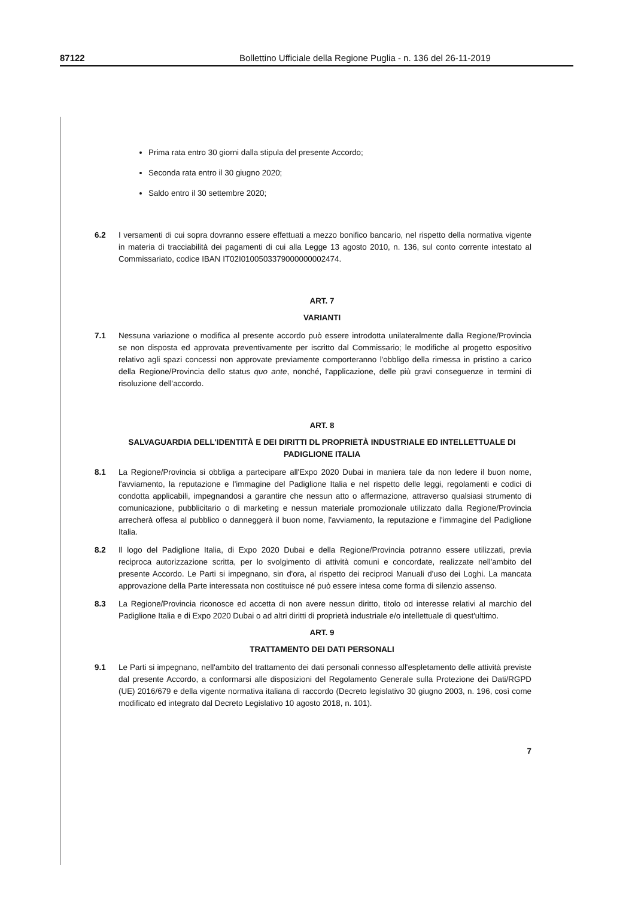87122 Bollettino Ufficiale della Regione Puglia - n. 136 del 26-11-2019
Prima rata entro 30 giorni dalla stipula del presente Accordo;
Seconda rata entro il 30 giugno 2020;
Saldo entro il 30 settembre 2020;
6.2 I versamenti di cui sopra dovranno essere effettuati a mezzo bonifico bancario, nel rispetto della normativa vigente in materia di tracciabilità dei pagamenti di cui alla Legge 13 agosto 2010, n. 136, sul conto corrente intestato al Commissariato, codice IBAN IT02I0100503379000000002474.
ART. 7
VARIANTI
7.1 Nessuna variazione o modifica al presente accordo può essere introdotta unilateralmente dalla Regione/Provincia se non disposta ed approvata preventivamente per iscritto dal Commissario; le modifiche al progetto espositivo relativo agli spazi concessi non approvate previamente comporteranno l'obbligo della rimessa in pristino a carico della Regione/Provincia dello status quo ante, nonché, l'applicazione, delle più gravi conseguenze in termini di risoluzione dell'accordo.
ART. 8
SALVAGUARDIA DELL'IDENTITÀ E DEI DIRITTI DL PROPRIETÀ INDUSTRIALE ED INTELLETTUALE DI PADIGLIONE ITALIA
8.1 La Regione/Provincia si obbliga a partecipare all'Expo 2020 Dubai in maniera tale da non ledere il buon nome, l'avviamento, la reputazione e l'immagine del Padiglione Italia e nel rispetto delle leggi, regolamenti e codici di condotta applicabili, impegnandosi a garantire che nessun atto o affermazione, attraverso qualsiasi strumento di comunicazione, pubblicitario o di marketing e nessun materiale promozionale utilizzato dalla Regione/Provincia arrecherà offesa al pubblico o danneggerà il buon nome, l'avviamento, la reputazione e l'immagine del Padiglione Italia.
8.2 Il logo del Padiglione Italia, di Expo 2020 Dubai e della Regione/Provincia potranno essere utilizzati, previa reciproca autorizzazione scritta, per lo svolgimento di attività comuni e concordate, realizzate nell'ambito del presente Accordo. Le Parti si impegnano, sin d'ora, al rispetto dei reciproci Manuali d'uso dei Loghi. La mancata approvazione della Parte interessata non costituisce né può essere intesa come forma di silenzio assenso.
8.3 La Regione/Provincia riconosce ed accetta di non avere nessun diritto, titolo od interesse relativi al marchio del Padiglione Italia e di Expo 2020 Dubai o ad altri diritti di proprietà industriale e/o intellettuale di quest'ultimo.
ART. 9
TRATTAMENTO DEI DATI PERSONALI
9.1 Le Parti si impegnano, nell'ambito del trattamento dei dati personali connesso all'espletamento delle attività previste dal presente Accordo, a conformarsi alle disposizioni del Regolamento Generale sulla Protezione dei Dati/RGPD (UE) 2016/679 e della vigente normativa italiana di raccordo (Decreto legislativo 30 giugno 2003, n. 196, così come modificato ed integrato dal Decreto Legislativo 10 agosto 2018, n. 101).
7